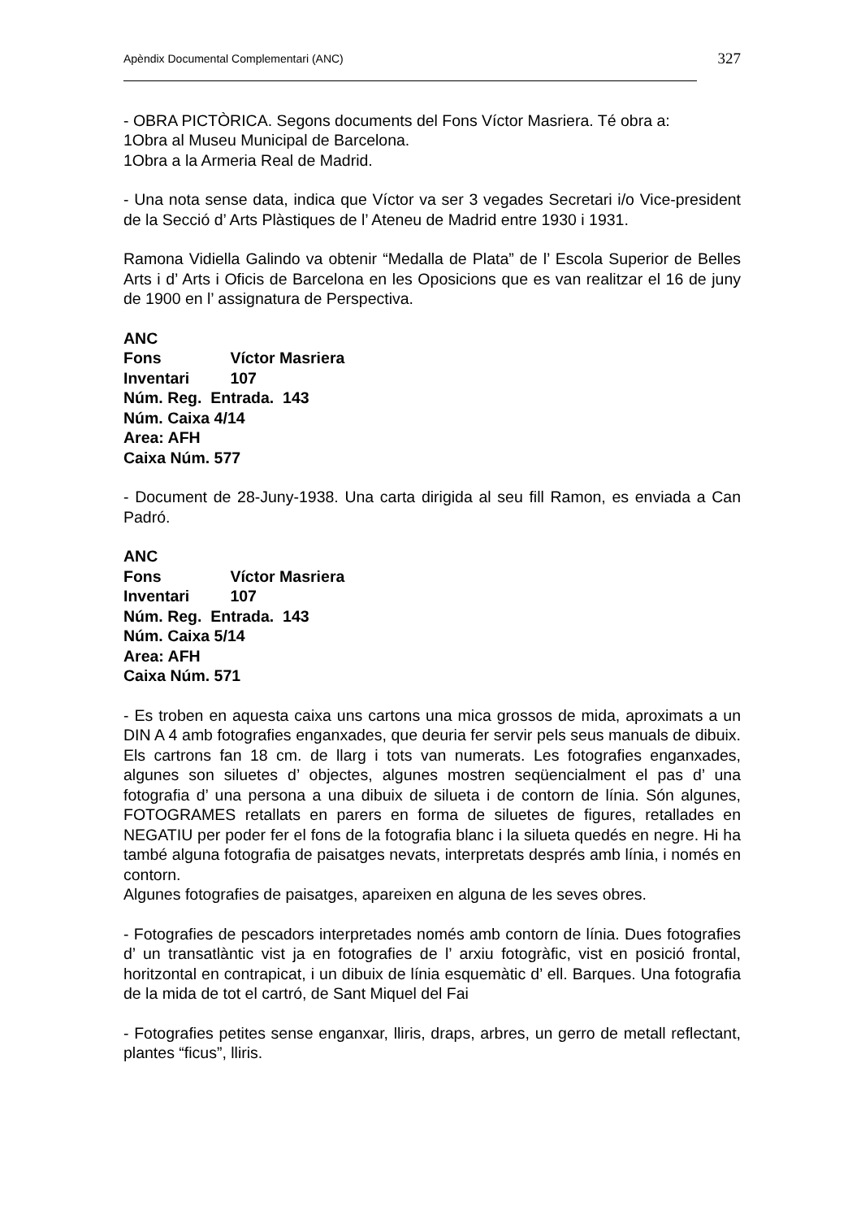Apèndix Documental Complementari (ANC) 327
- OBRA PICTÒRICA. Segons documents del Fons Víctor Masriera. Té obra a:
1Obra al Museu Municipal de Barcelona.
1Obra a la Armeria Real de Madrid.
- Una nota sense data, indica que Víctor va ser 3 vegades Secretari i/o Vice-president de la Secció d’ Arts Plàstiques de l’ Ateneu de Madrid entre 1930 i 1931.
Ramona Vidiella Galindo va obtenir “Medalla de Plata” de l’ Escola Superior de Belles Arts i d’ Arts i Oficis de Barcelona en les Oposicions que es van realitzar el 16 de juny de 1900 en l’ assignatura de Perspectiva.
ANC
Fons Víctor Masriera
Inventari 107
Núm. Reg. Entrada. 143
Núm. Caixa 4/14
Area: AFH
Caixa Núm. 577
- Document de 28-Juny-1938. Una carta dirigida al seu fill Ramon, es enviada a Can Padró.
ANC
Fons Víctor Masriera
Inventari 107
Núm. Reg. Entrada. 143
Núm. Caixa 5/14
Area: AFH
Caixa Núm. 571
- Es troben en aquesta caixa uns cartons una mica grossos de mida, aproximats a un DIN A 4 amb fotografies enganxades, que deuria fer servir pels seus manuals de dibuix. Els cartrons fan 18 cm. de llarg i tots van numerats. Les fotografies enganxades, algunes son siluetes d’ objectes, algunes mostren seqüencialment el pas d’ una fotografia d’ una persona a una dibuix de silueta i de contorn de línia. Són algunes, FOTOGRAMES retallats en parers en forma de siluetes de figures, retallades en NEGATIU per poder fer el fons de la fotografia blanc i la silueta quedés en negre. Hi ha també alguna fotografia de paisatges nevats, interpretats després amb línia, i només en contorn.
Algunes fotografies de paisatges, apareixen en alguna de les seves obres.
- Fotografies de pescadors interpretades només amb contorn de línia. Dues fotografies d’ un transatlàntic vist ja en fotografies de l’ arxiu fotogràfic, vist en posició frontal, horitzontal en contrapicat, i un dibuix de línia esquemàtic d’ ell. Barques. Una fotografia de la mida de tot el cartró, de Sant Miquel del Fai
- Fotografies petites sense enganxar, lliris, draps, arbres, un gerro de metall reflectant, plantes “ficus”, lliris.